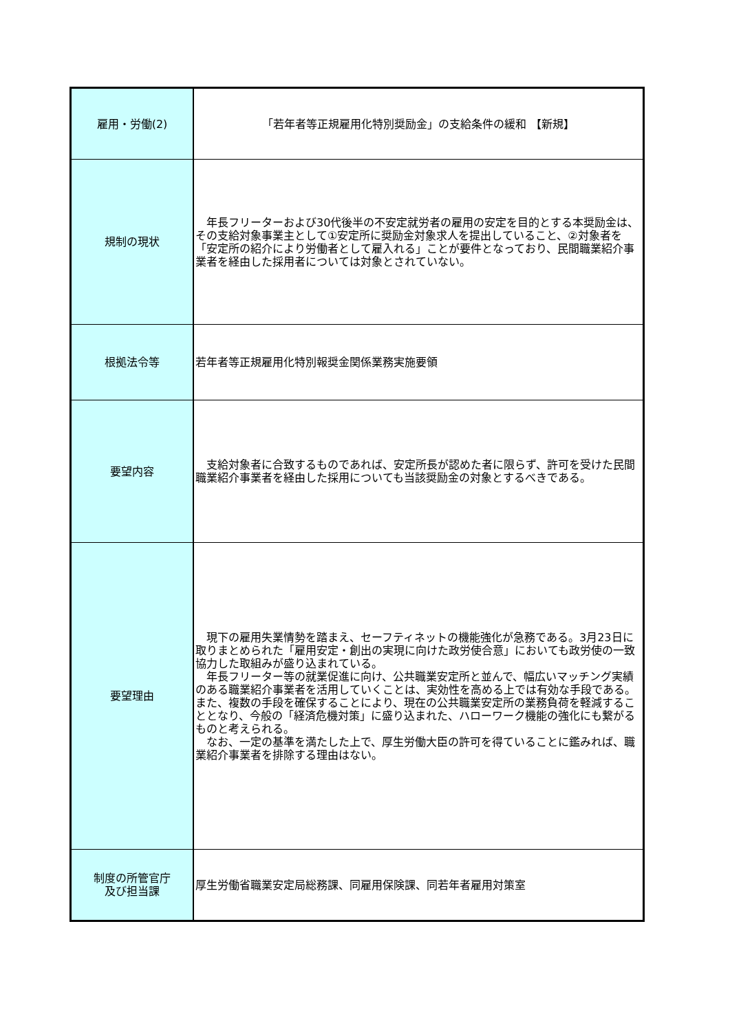| 雇用・労働(2) | 「若年者等正規雇用化特別奨励金」の支給条件の緩和 【新規】 |
| 規制の現状 | 年長フリーターおよび30代後半の不安定就労者の雇用の安定を目的とする本奨励金は、その支給対象事業主として①安定所に奨励金対象求人を提出していること、②対象者を「安定所の紹介により労働者として雇入れる」ことが要件となっており、民間職業紹介事業者を経由した採用者については対象とされていない。 |
| 根拠法令等 | 若年者等正規雇用化特別報奨金関係業務実施要領 |
| 要望内容 | 支給対象者に合致するものであれば、安定所長が認めた者に限らず、許可を受けた民間職業紹介事業者を経由した採用についても当該奨励金の対象とするべきである。 |
| 要望理由 | 現下の雇用失業情勢を踏まえ、セーフティネットの機能強化が急務である。3月23日に取りまとめられた「雇用安定・創出の実現に向けた政労使合意」においても政労使の一致協力した取組みが盛り込まれている。 年長フリーター等の就業促進に向け、公共職業安定所と並んで、幅広いマッチング実績のある職業紹介事業者を活用していくことは、実効性を高める上では有効な手段である。また、複数の手段を確保することにより、現在の公共職業安定所の業務負荷を軽減することとなり、今般の「経済危機対策」に盛り込まれた、ハローワーク機能の強化にも繋がるものと考えられる。 なお、一定の基準を満たした上で、厚生労働大臣の許可を得ていることに鑑みれば、職業紹介事業者を排除する理由はない。 |
| 制度の所管官庁 及び担当課 | 厚生労働省職業安定局総務課、同雇用保険課、同若年者雇用対策室 |